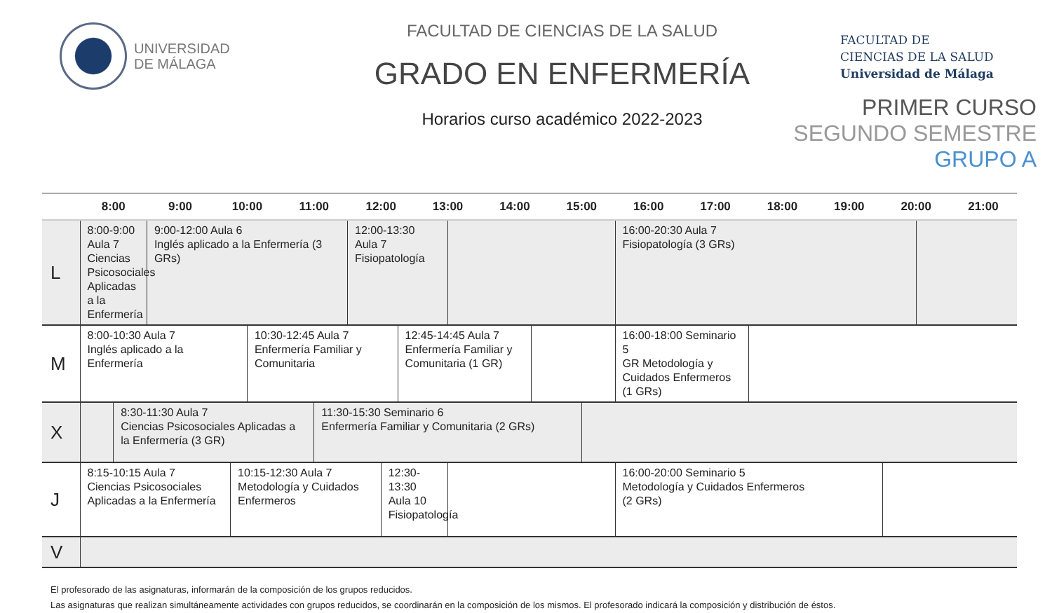UNIVERSIDAD
DE MÁLAGA
FACULTAD DE CIENCIAS DE LA SALUD
GRADO EN ENFERMERÍA
Horarios curso académico 2022-2023
FACULTAD DE
CIENCIAS DE LA SALUD
Universidad de Málaga
PRIMER CURSO
SEGUNDO SEMESTRE
GRUPO A
| | 8:00 | | 9:00 | 10:00 | | | 11:00 | | 12:00 | | | 13:00 | | 14:00 | | 15:00 | | 16:00 | 17:00 | 18:00 | 19:00 | 20:00 | | 21:00 |
| --- | --- | --- | --- | --- | --- | --- | --- | --- | --- | --- | --- | --- | --- | --- | --- | --- | --- | --- | --- | --- | --- | --- | --- | --- |
| L | 8:00-9:00 Aula 7 Ciencias Psicosociales Aplicadas a la Enfermería | | 9:00-12:00 Aula 6 Inglés aplicado a la Enfermería (3 GRs) | | | | | | 12:00-13:30 Aula 7 Fisiopatología | | | | | | | | | 16:00-20:30 Aula 7 Fisiopatología (3 GRs) | | | | | | |
| M | 8:00-10:30 Aula 7 Inglés aplicado a la Enfermería | | | | | 10:30-12:45 Aula 7 Enfermería Familiar y Comunitaria | | | | | 12:45-14:45 Aula 7 Enfermería Familiar y Comunitaria (1 GR) | | | | | | | 16:00-18:00 Seminario 5 GR Metodología y Cuidados Enfermeros (1 GRs) | | | | | | |
| X | | 8:30-11:30 Aula 7 Ciencias Psicosociales Aplicadas a la Enfermería (3 GR) | | | | | | 11:30-15:30 Seminario 6 Enfermería Familiar y Comunitaria (2 GRs) | | | | | | | | | | | | | | | | |
| J | 8:15-10:15 Aula 7 Ciencias Psicosociales Aplicadas a la Enfermería | | | | 10:15-12:30 Aula 7 Metodología y Cuidados Enfermeros | | | | | 12:30-13:30 Aula 10 Fisiopatología | | | | | | | | 16:00-20:00 Seminario 5 Metodología y Cuidados Enfermeros (2 GRs) | | | | | | |
| V | | | | | | | | | | | | | | | | | | | | | | | | |
El profesorado de las asignaturas, informarán de la composición de los grupos reducidos.
Las asignaturas que realizan simultáneamente actividades con grupos reducidos, se coordinarán en la composición de los mismos. El profesorado indicará la composición y distribución de éstos.